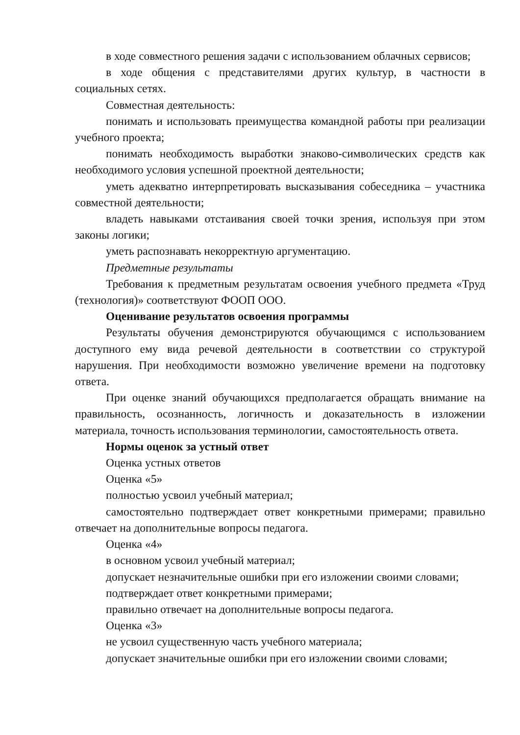в ходе совместного решения задачи с использованием облачных сервисов;
в ходе общения с представителями других культур, в частности в социальных сетях.
Совместная деятельность:
понимать и использовать преимущества командной работы при реализации учебного проекта;
понимать необходимость выработки знаково-символических средств как необходимого условия успешной проектной деятельности;
уметь адекватно интерпретировать высказывания собеседника – участника совместной деятельности;
владеть навыками отстаивания своей точки зрения, используя при этом законы логики;
уметь распознавать некорректную аргументацию.
Предметные результаты
Требования к предметным результатам освоения учебного предмета «Труд (технология)» соответствуют ФООП ООО.
Оценивание результатов освоения программы
Результаты обучения демонстрируются обучающимся с использованием доступного ему вида речевой деятельности в соответствии со структурой нарушения. При необходимости возможно увеличение времени на подготовку ответа.
При оценке знаний обучающихся предполагается обращать внимание на правильность, осознанность, логичность и доказательность в изложении материала, точность использования терминологии, самостоятельность ответа.
Нормы оценок за устный ответ
Оценка устных ответов
Оценка «5»
полностью усвоил учебный материал;
самостоятельно подтверждает ответ конкретными примерами; правильно отвечает на дополнительные вопросы педагога.
Оценка «4»
в основном усвоил учебный материал;
допускает незначительные ошибки при его изложении своими словами;
подтверждает ответ конкретными примерами;
правильно отвечает на дополнительные вопросы педагога.
Оценка «3»
не усвоил существенную часть учебного материала;
допускает значительные ошибки при его изложении своими словами;